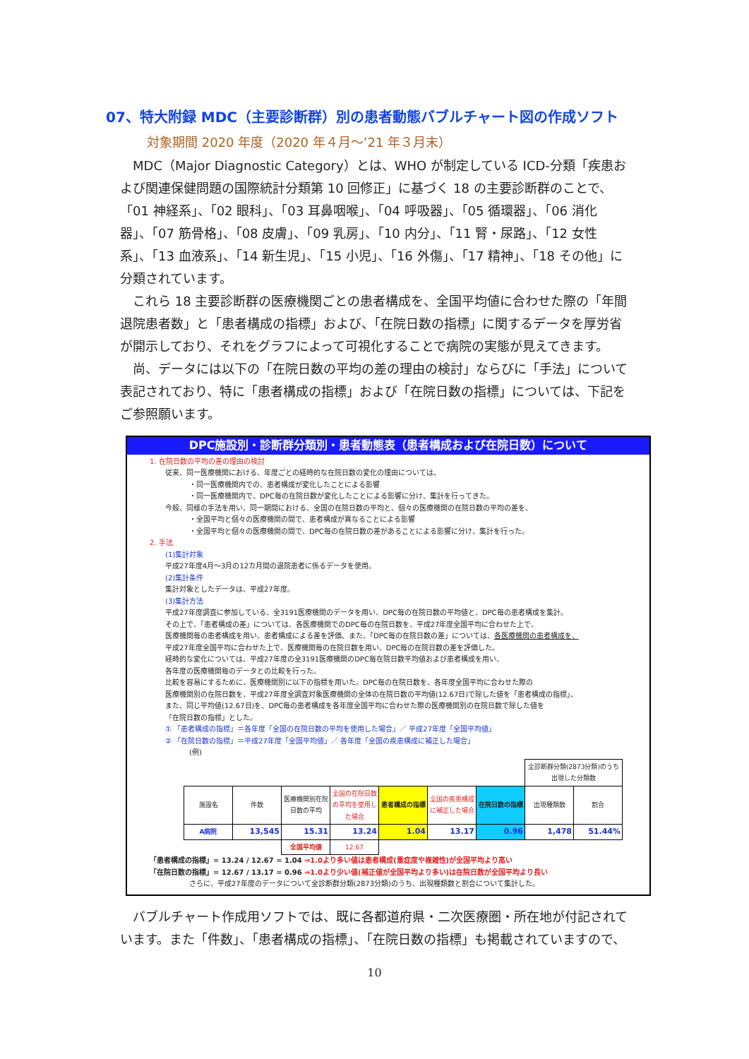07、特大附録 MDC（主要診断群）別の患者動態バブルチャート図の作成ソフト
対象期間 2020 年度（2020 年４月～’21 年３月末）
MDC（Major Diagnostic Category）とは、WHO が制定している ICD-分類「疾患および関連保健問題の国際統計分類第 10 回修正」に基づく 18 の主要診断群のことで、「01 神経系」、「02 眼科」、「03 耳鼻咽喉」、「04 呼吸器」、「05 循環器」、「06 消化器」、「07 筋骨格」、「08 皮膚」、「09 乳房」、「10 内分」、「11 腎・尿路」、「12 女性系」、「13 血液系」、「14 新生児」、「15 小児」、「16 外傷」、「17 精神」、「18 その他」に分類されています。
これら 18 主要診断群の医療機関ごとの患者構成を、全国平均値に合わせた際の「年間退院患者数」と「患者構成の指標」および、「在院日数の指標」に関するデータを厚労省が開示しており、それをグラフによって可視化することで病院の実態が見えてきます。
尚、データには以下の「在院日数の平均の差の理由の検討」ならびに「手法」について表記されており、特に「患者構成の指標」および「在院日数の指標」については、下記をご参照願います。
DPC施設別・診断群分類別・患者動態表（患者構成および在院日数）について
1. 在院日数の平均の差の理由の検討
従来、同一医療機関における、年度ごとの経時的な在院日数の変化の理由については、
・同一医療機関内での、患者構成が変化したことによる影響
・同一医療機関内で、DPC毎の在院日数が変化したことによる影響に分け、集計を行ってきた。
今般、同様の手法を用い、同一期間における、全国の在院日数の平均と、個々の医療機関の在院日数の平均の差を、
・全国平均と個々の医療機関の間で、患者構成が異なることによる影響
・全国平均と個々の医療機関の間で、DPC毎の在院日数の差があることによる影響に分け、集計を行った。
2. 手法
(1)集計対象
平成27年度4月～3月の12カ月間の退院患者に係るデータを使用。
(2)集計条件
集計対象としたデータは、平成27年度。
(3)集計方法
平成27年度調査に参加している、全3191医療機関のデータを用い、DPC毎の在院日数の平均値と、DPC毎の患者構成を集計。
その上で、「患者構成の差」については、各医療機関でのDPC毎の在院日数を、平成27年度全国平均に合わせた上で、
医療機関毎の患者構成を用い、患者構成による差を評価、また、「DPC毎の在院日数の差」については、各医療機関の患者構成を、
平成27年度全国平均に合わせた上で、医療機関毎の在院日数を用い、DPC毎の在院日数の差を評価した。
経時的な変化については、平成27年度の全3191医療機関のDPC毎在院日数平均値および患者構成を用い、
各年度の医療機関毎のデータとの比較を行った。
比較を容易にするために、医療機関別に以下の指標を用いた。DPC毎の在院日数を、各年度全国平均に合わせた際の
医療機関別の在院日数を、平成27年度全調査対象医療機関の全体の在院日数の平均値(12.67日)で除した値を「患者構成の指標」、
また、同じ平均値(12.67日)を、DPC毎の患者構成を各年度全国平均に合わせた際の医療機関別の在院日数で除した値を
「在院日数の指標」とした。
① 「患者構成の指標」＝各年度「全国の在院日数の平均を使用した場合」／ 平成27年度「全国平均値」
② 「在院日数の指標」＝平成27年度「全国平均値」／ 各年度「全国の疾患構成に補正した場合」
(例)
| | | | | | | | 全診断群分類(2873分類)のうち出現した分類数 | |
| 施設名 | 件数 | 医療機関別在院日数の平均 | 全国の在院日数の平均を使用した場合 | 患者構成の指標 | 全国の疾患構成に補正した場合 | 在院日数の指標 | 出現種類数 | 割合 |
| A病院 | 13,545 | 15.31 | 13.24 | 1.04 | 13.17 | 0.96 | 1,478 | 51.44% |
| | | 全国平均値 | 12.67 | | | | | |
「患者構成の指標」= 13.24 / 12.67 = 1.04 ⇒1.0より多い値は患者構成(重症度や複雑性)が全国平均より高い
「在院日数の指標」= 12.67 / 13.17 = 0.96 ⇒1.0より少い値(補正値が全国平均より多い)は在院日数が全国平均より長い
さらに、平成27年度のデータについて全診断群分類(2873分類)のうち、出現種類数と割合について集計した。
バブルチャート作成用ソフトでは、既に各都道府県・二次医療圏・所在地が付記されています。また「件数」、「患者構成の指標」、「在院日数の指標」も掲載されていますので、
10